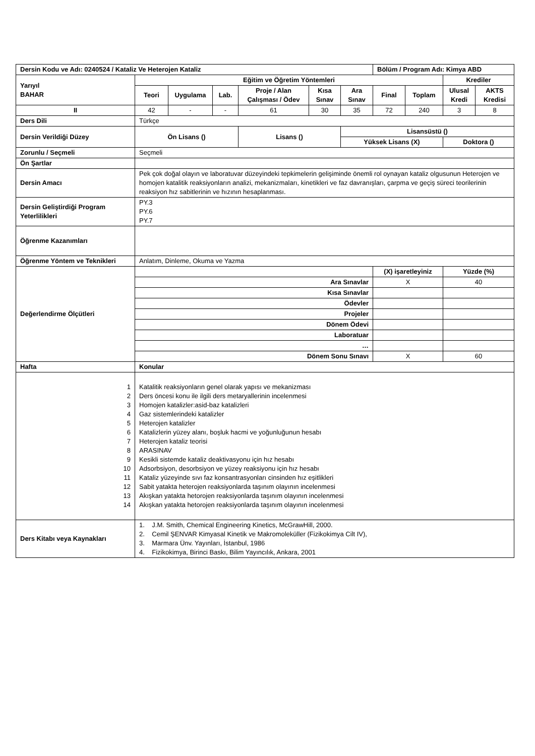| Dersin Kodu ve Adı: 0240524 / Kataliz Ve Heterojen Kataliz | | | | | | | Bölüm / Program Adı: Kimya ABD | | | |
| --- | --- | --- | --- | --- | --- | --- | --- | --- | --- | --- |
| Yarıyıl BAHAR | Eğitim ve Öğretim Yöntemleri | | | | | | | | Krediler | |
| | Teori | Uygulama | Lab. | Proje / Alan Çalışması / Ödev | Kısa Sınav | Ara Sınav | Final | Toplam | Ulusal Kredi | AKTS Kredisi |
| II | 42 | - | - | 61 | 30 | 35 | 72 | 240 | 3 | 8 |
| Ders Dili | Türkçe | | | | | | | | | |
| Dersin Verildiği Düzey | Ön Lisans () | | | Lisans () | | Lisansüstü () | | | | |
| | | | | | | Yüksek Lisans (X) | | | Doktora () | |
| Zorunlu / Seçmeli | Seçmeli | | | | | | | | | |
| Ön Şartlar | | | | | | | | | | |
| Dersin Amacı | Pek çok doğal olayın ve laboratuvar düzeyindeki tepkimelerin gelişiminde önemli rol oynayan kataliz olgusunun Heterojen ve homojen katalitik reaksiyonların analizi, mekanizmaları, kinetikleri ve faz davranışları, çarpma ve geçiş süreci teorilerinin reaksiyon hız sabitlerinin ve hızının hesaplanması. | | | | | | | | | |
| Dersin Geliştirdiği Program Yeterlilikleri | PY.3 PY.6 PY.7 | | | | | | | | | |
| Öğrenme Kazanımları | | | | | | | | | | |
| Öğrenme Yöntem ve Teknikleri | Anlatım, Dinleme, Okuma ve Yazma | | | | | | | | | |
| Değerlendirme Ölçütleri | | | | | | | (X) işaretleyiniz | | Yüzde (%) | |
| | Ara Sınavlar | | | | | | X | | 40 | |
| | Kısa Sınavlar | | | | | | | | | |
| | Ödevler | | | | | | | | | |
| | Projeler | | | | | | | | | |
| | Dönem Ödevi | | | | | | | | | |
| | Laboratuar | | | | | | | | | |
| | … | | | | | | | | | |
| | Dönem Sonu Sınavı | | | | | | X | | 60 | |
| Hafta | Konular | | | | | | | | | |
| 1 2 3 4 5 6 7 8 9 10 11 12 13 14 | Katalitik reaksiyonların genel olarak yapısı ve mekanizması Ders öncesi konu ile ilgili ders metaryallerinin incelenmesi Homojen katalizler:asid-baz katalizleri Gaz sistemlerindeki katalizler Heterojen katalizler Katalizlerin yüzey alanı, boşluk hacmi ve yoğunluğunun hesabı Heterojen kataliz teorisi ARASINAV Kesikli sistemde kataliz deaktivasyonu için hız hesabı Adsorbsiyon, desorbsiyon ve yüzey reaksiyonu için hız hesabı Kataliz yüzeyinde sıvı faz konsantrasyonları cinsinden hız eşitlikleri Sabit yatakta heterojen reaksiyonlarda taşınım olayının incelenmesi Akışkan yatakta hetorojen reaksiyonlarda taşınım olayının incelenmesi Akışkan yatakta hetorojen reaksiyonlarda taşınım olayının incelenmesi | | | | | | | | | |
| Ders Kitabı veya Kaynakları | 1. J.M. Smith, Chemical Engineering Kinetics, McGrawHill, 2000. 2. Cemil ŞENVAR Kimyasal Kinetik ve Makromoleküller (Fizikokimya Cilt IV), 3. Marmara Ünv. Yayınları, İstanbul, 1986 4. Fizikokimya, Birinci Baskı, Bilim Yayıncılık, Ankara, 2001 | | | | | | | | | |